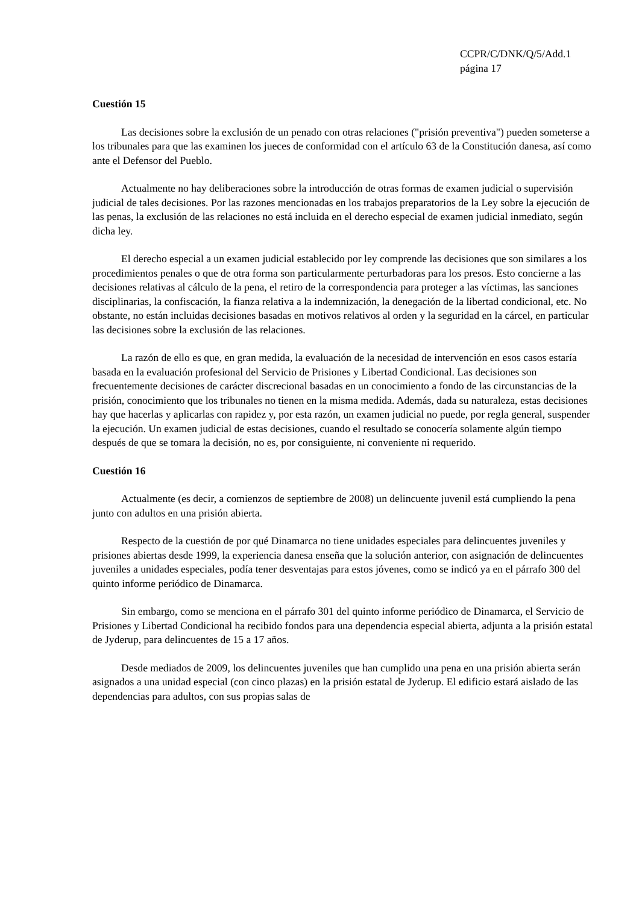CCPR/C/DNK/Q/5/Add.1
página 17
Cuestión 15
Las decisiones sobre la exclusión de un penado con otras relaciones ("prisión preventiva") pueden someterse a los tribunales para que las examinen los jueces de conformidad con el artículo 63 de la Constitución danesa, así como ante el Defensor del Pueblo.
Actualmente no hay deliberaciones sobre la introducción de otras formas de examen judicial o supervisión judicial de tales decisiones. Por las razones mencionadas en los trabajos preparatorios de la Ley sobre la ejecución de las penas, la exclusión de las relaciones no está incluida en el derecho especial de examen judicial inmediato, según dicha ley.
El derecho especial a un examen judicial establecido por ley comprende las decisiones que son similares a los procedimientos penales o que de otra forma son particularmente perturbadoras para los presos. Esto concierne a las decisiones relativas al cálculo de la pena, el retiro de la correspondencia para proteger a las víctimas, las sanciones disciplinarias, la confiscación, la fianza relativa a la indemnización, la denegación de la libertad condicional, etc. No obstante, no están incluidas decisiones basadas en motivos relativos al orden y la seguridad en la cárcel, en particular las decisiones sobre la exclusión de las relaciones.
La razón de ello es que, en gran medida, la evaluación de la necesidad de intervención en esos casos estaría basada en la evaluación profesional del Servicio de Prisiones y Libertad Condicional. Las decisiones son frecuentemente decisiones de carácter discrecional basadas en un conocimiento a fondo de las circunstancias de la prisión, conocimiento que los tribunales no tienen en la misma medida. Además, dada su naturaleza, estas decisiones hay que hacerlas y aplicarlas con rapidez y, por esta razón, un examen judicial no puede, por regla general, suspender la ejecución. Un examen judicial de estas decisiones, cuando el resultado se conocería solamente algún tiempo después de que se tomara la decisión, no es, por consiguiente, ni conveniente ni requerido.
Cuestión 16
Actualmente (es decir, a comienzos de septiembre de 2008) un delincuente juvenil está cumpliendo la pena junto con adultos en una prisión abierta.
Respecto de la cuestión de por qué Dinamarca no tiene unidades especiales para delincuentes juveniles y prisiones abiertas desde 1999, la experiencia danesa enseña que la solución anterior, con asignación de delincuentes juveniles a unidades especiales, podía tener desventajas para estos jóvenes, como se indicó ya en el párrafo 300 del quinto informe periódico de Dinamarca.
Sin embargo, como se menciona en el párrafo 301 del quinto informe periódico de Dinamarca, el Servicio de Prisiones y Libertad Condicional ha recibido fondos para una dependencia especial abierta, adjunta a la prisión estatal de Jyderup, para delincuentes de 15 a 17 años.
Desde mediados de 2009, los delincuentes juveniles que han cumplido una pena en una prisión abierta serán asignados a una unidad especial (con cinco plazas) en la prisión estatal de Jyderup. El edificio estará aislado de las dependencias para adultos, con sus propias salas de